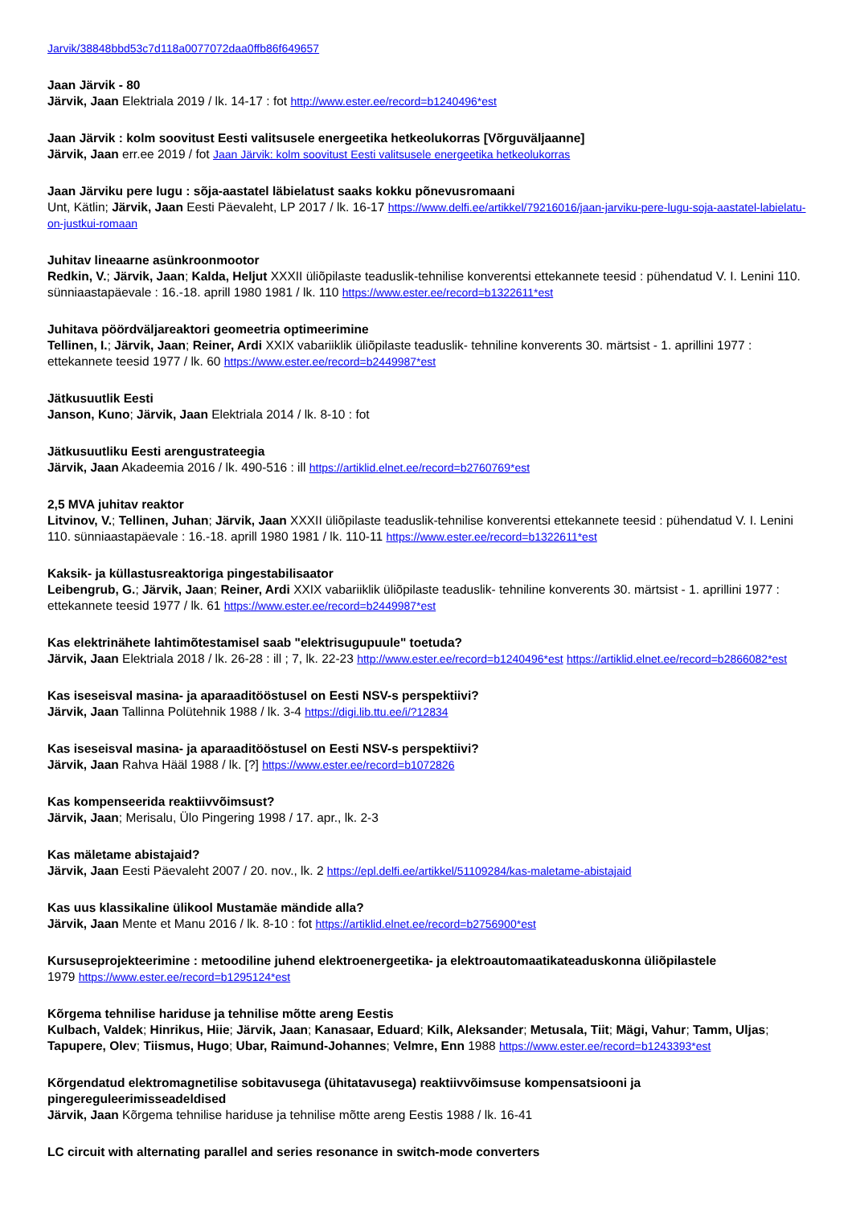Jarvik/38848bbd53c7d118a0077072daa0ffb86f649657
Jaan Järvik - 80
Järvik, Jaan Elektriala 2019 / lk. 14-17 : fot http://www.ester.ee/record=b1240496*est
Jaan Järvik : kolm soovitust Eesti valitsusele energeetika hetkeolukorras [Võrguväljaanne]
Järvik, Jaan err.ee 2019 / fot Jaan Järvik: kolm soovitust Eesti valitsusele energeetika hetkeolukorras
Jaan Järviku pere lugu : sõja-aastatel läbielatust saaks kokku põnevusromaani
Unt, Kätlin; Järvik, Jaan Eesti Päevaleht, LP 2017 / lk. 16-17 https://www.delfi.ee/artikkel/79216016/jaan-jarviku-pere-lugu-soja-aastatel-labielatu-on-justkui-romaan
Juhitav lineaarne asünkroonmootor
Redkin, V.; Järvik, Jaan; Kalda, Heljut XXXII üliõpilaste teaduslik-tehnilise konverentsi ettekannete teesid : pühendatud V. I. Lenini 110. sünniaastapäevale : 16.-18. aprill 1980 1981 / lk. 110 https://www.ester.ee/record=b1322611*est
Juhitava pöördväljareaktori geomeetria optimeerimine
Tellinen, I.; Järvik, Jaan; Reiner, Ardi XXIX vabariiklik üliõpilaste teaduslik- tehniline konverents 30. märtsist - 1. aprillini 1977 : ettekannete teesid 1977 / lk. 60 https://www.ester.ee/record=b2449987*est
Jätkusuutlik Eesti
Janson, Kuno; Järvik, Jaan Elektriala 2014 / lk. 8-10 : fot
Jätkusuutliku Eesti arengustrateegia
Järvik, Jaan Akadeemia 2016 / lk. 490-516 : ill https://artiklid.elnet.ee/record=b2760769*est
2,5 MVA juhitav reaktor
Litvinov, V.; Tellinen, Juhan; Järvik, Jaan XXXII üliõpilaste teaduslik-tehnilise konverentsi ettekannete teesid : pühendatud V. I. Lenini 110. sünniaastapäevale : 16.-18. aprill 1980 1981 / lk. 110-11 https://www.ester.ee/record=b1322611*est
Kaksik- ja küllastusreaktoriga pingestabilisaator
Leibengrub, G.; Järvik, Jaan; Reiner, Ardi XXIX vabariiklik üliõpilaste teaduslik- tehniline konverents 30. märtsist - 1. aprillini 1977 : ettekannete teesid 1977 / lk. 61 https://www.ester.ee/record=b2449987*est
Kas elektrinähete lahtimõtestamisel saab "elektrisugupuule" toetuda?
Järvik, Jaan Elektriala 2018 / lk. 26-28 : ill ; 7, lk. 22-23 http://www.ester.ee/record=b1240496*est https://artiklid.elnet.ee/record=b2866082*est
Kas iseseisval masina- ja aparaaditööstusel on Eesti NSV-s perspektiivi?
Järvik, Jaan Tallinna Polütehnik 1988 / lk. 3-4 https://digi.lib.ttu.ee/i/?12834
Kas iseseisval masina- ja aparaaditööstusel on Eesti NSV-s perspektiivi?
Järvik, Jaan Rahva Hääl 1988 / lk. [?] https://www.ester.ee/record=b1072826
Kas kompenseerida reaktiivvõimsust?
Järvik, Jaan; Merisalu, Ülo Pingering 1998 / 17. apr., lk. 2-3
Kas mäletame abistajaid?
Järvik, Jaan Eesti Päevaleht 2007 / 20. nov., lk. 2 https://epl.delfi.ee/artikkel/51109284/kas-maletame-abistajaid
Kas uus klassikaline ülikool Mustamäe mändide alla?
Järvik, Jaan Mente et Manu 2016 / lk. 8-10 : fot https://artiklid.elnet.ee/record=b2756900*est
Kursuseprojekteerimine : metoodiline juhend elektroenergeetika- ja elektroautomaatikateaduskonna üliõpilastele
1979 https://www.ester.ee/record=b1295124*est
Kõrgema tehnilise hariduse ja tehnilise mõtte areng Eestis
Kulbach, Valdek; Hinrikus, Hiie; Järvik, Jaan; Kanasaar, Eduard; Kilk, Aleksander; Metusala, Tiit; Mägi, Vahur; Tamm, Uljas; Tapupere, Olev; Tiismus, Hugo; Ubar, Raimund-Johannes; Velmre, Enn 1988 https://www.ester.ee/record=b1243393*est
Kõrgendatud elektromagnetilise sobitavusega (ühitatavusega) reaktiivvõimsuse kompensatsiooni ja pingereguleerimisseadeldised
Järvik, Jaan Kõrgema tehnilise hariduse ja tehnilise mõtte areng Eestis 1988 / lk. 16-41
LC circuit with alternating parallel and series resonance in switch-mode converters